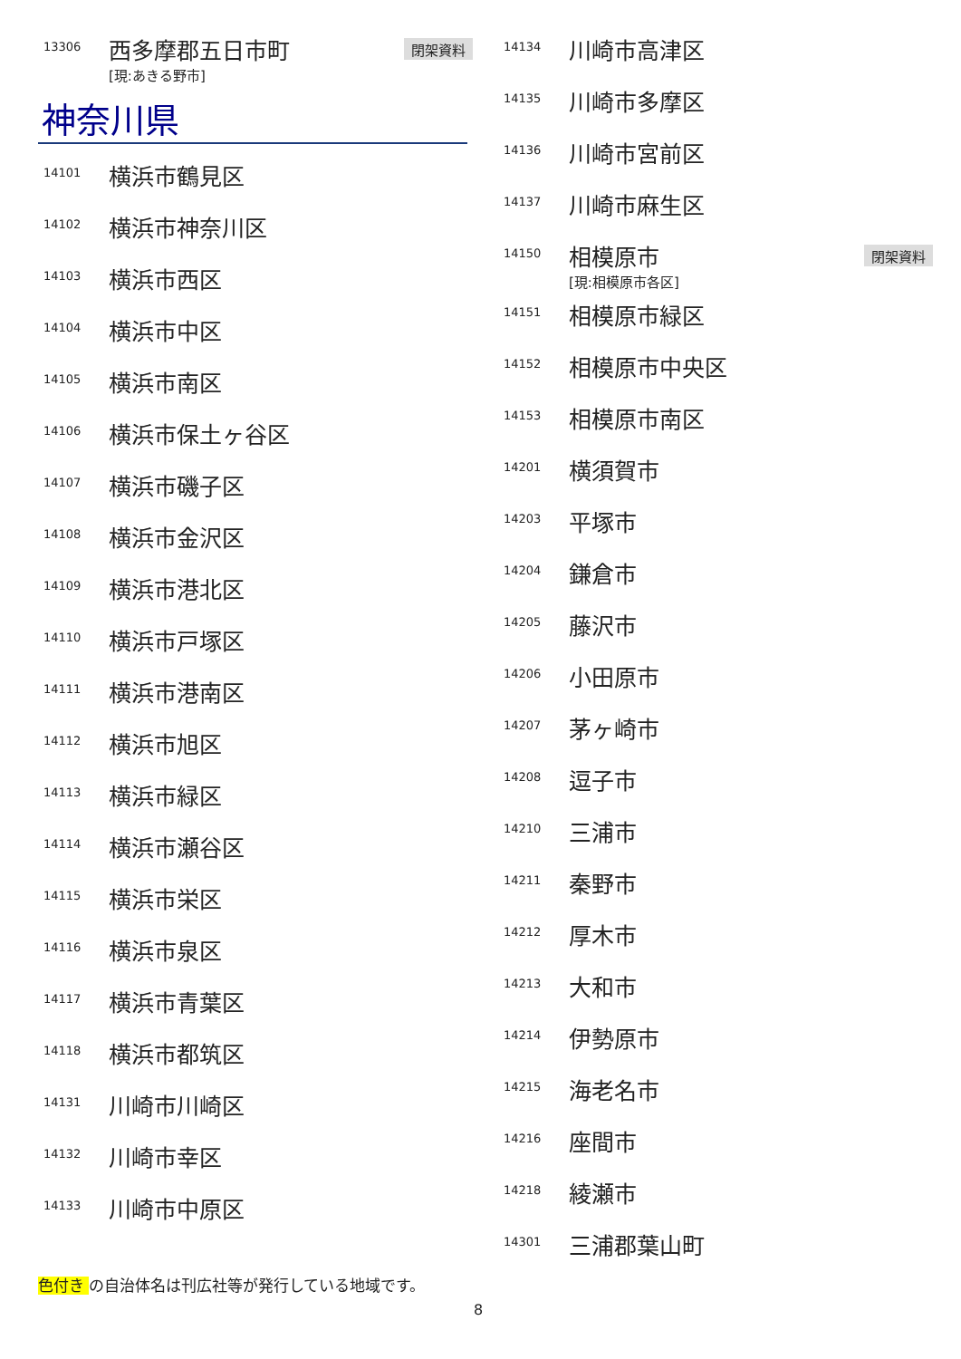13306
西多摩郡五日市町
[現:あきる野市]
閉架資料
神奈川県
14101
横浜市鶴見区
14102
横浜市神奈川区
14103
横浜市西区
14104
横浜市中区
14105
横浜市南区
14106
横浜市保土ヶ谷区
14107
横浜市磯子区
14108
横浜市金沢区
14109
横浜市港北区
14110
横浜市戸塚区
14111
横浜市港南区
14112
横浜市旭区
14113
横浜市緑区
14114
横浜市瀬谷区
14115
横浜市栄区
14116
横浜市泉区
14117
横浜市青葉区
14118
横浜市都筑区
14131
川崎市川崎区
14132
川崎市幸区
14133
川崎市中原区
14134
川崎市高津区
14135
川崎市多摩区
14136
川崎市宮前区
14137
川崎市麻生区
14150
相模原市
[現:相模原市各区]
閉架資料
14151
相模原市緑区
14152
相模原市中央区
14153
相模原市南区
14201
横須賀市
14203
平塚市
14204
鎌倉市
14205
藤沢市
14206
小田原市
14207
茅ヶ崎市
14208
逗子市
14210
三浦市
14211
秦野市
14212
厚木市
14213
大和市
14214
伊勢原市
14215
海老名市
14216
座間市
14218
綾瀬市
14301
三浦郡葉山町
色付き の自治体名は刊広社等が発行している地域です。
8